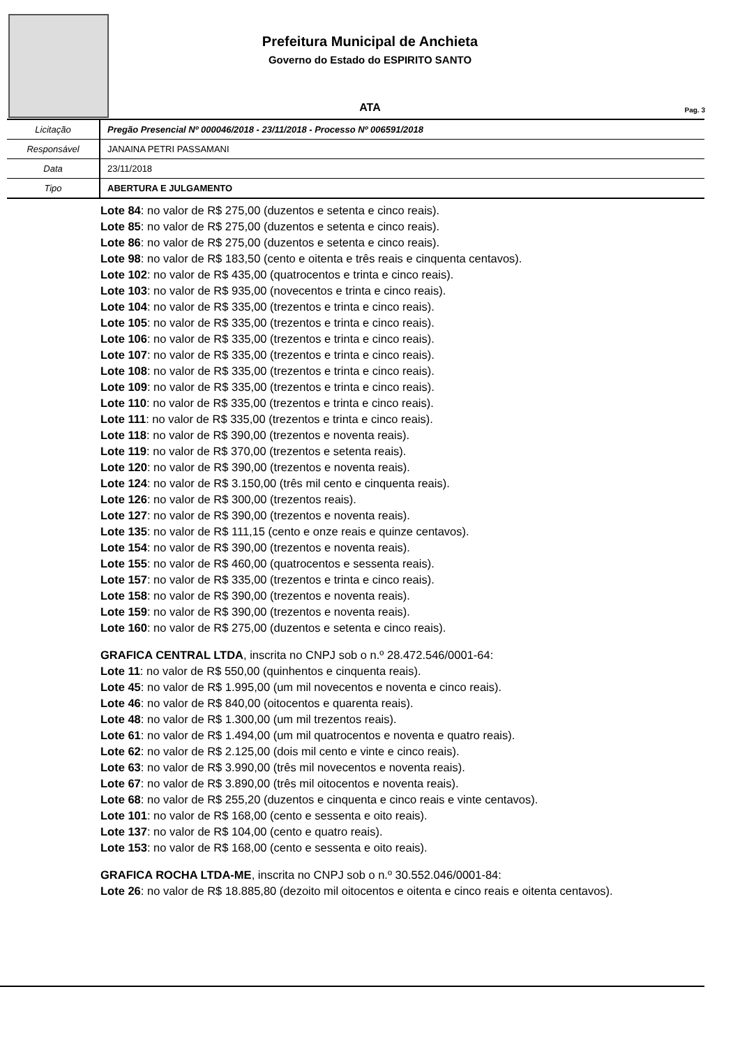Prefeitura Municipal de Anchieta
Governo do Estado do ESPIRITO SANTO
ATA Pag. 3
| Licitação | Pregão Presencial Nº 000046/2018 - 23/11/2018 - Processo Nº 006591/2018 |
| Responsável | JANAINA PETRI PASSAMANI |
| Data | 23/11/2018 |
| Tipo | ABERTURA E JULGAMENTO |
Lote 84: no valor de R$ 275,00 (duzentos e setenta e cinco reais).
Lote 85: no valor de R$ 275,00 (duzentos e setenta e cinco reais).
Lote 86: no valor de R$ 275,00 (duzentos e setenta e cinco reais).
Lote 98: no valor de R$ 183,50 (cento e oitenta e três reais e cinquenta centavos).
Lote 102: no valor de R$ 435,00 (quatrocentos e trinta e cinco reais).
Lote 103: no valor de R$ 935,00 (novecentos e trinta e cinco reais).
Lote 104: no valor de R$ 335,00 (trezentos e trinta e cinco reais).
Lote 105: no valor de R$ 335,00 (trezentos e trinta e cinco reais).
Lote 106: no valor de R$ 335,00 (trezentos e trinta e cinco reais).
Lote 107: no valor de R$ 335,00 (trezentos e trinta e cinco reais).
Lote 108: no valor de R$ 335,00 (trezentos e trinta e cinco reais).
Lote 109: no valor de R$ 335,00 (trezentos e trinta e cinco reais).
Lote 110: no valor de R$ 335,00 (trezentos e trinta e cinco reais).
Lote 111: no valor de R$ 335,00 (trezentos e trinta e cinco reais).
Lote 118: no valor de R$ 390,00 (trezentos e noventa reais).
Lote 119: no valor de R$ 370,00 (trezentos e setenta reais).
Lote 120: no valor de R$ 390,00 (trezentos e noventa reais).
Lote 124: no valor de R$ 3.150,00 (três mil cento e cinquenta reais).
Lote 126: no valor de R$ 300,00 (trezentos reais).
Lote 127: no valor de R$ 390,00 (trezentos e noventa reais).
Lote 135: no valor de R$ 111,15 (cento e onze reais e quinze centavos).
Lote 154: no valor de R$ 390,00 (trezentos e noventa reais).
Lote 155: no valor de R$ 460,00 (quatrocentos e sessenta reais).
Lote 157: no valor de R$ 335,00 (trezentos e trinta e cinco reais).
Lote 158: no valor de R$ 390,00 (trezentos e noventa reais).
Lote 159: no valor de R$ 390,00 (trezentos e noventa reais).
Lote 160: no valor de R$ 275,00 (duzentos e setenta e cinco reais).
GRAFICA CENTRAL LTDA, inscrita no CNPJ sob o n.º 28.472.546/0001-64:
Lote 11: no valor de R$ 550,00 (quinhentos e cinquenta reais).
Lote 45: no valor de R$ 1.995,00 (um mil novecentos e noventa e cinco reais).
Lote 46: no valor de R$ 840,00 (oitocentos e quarenta reais).
Lote 48: no valor de R$ 1.300,00 (um mil trezentos reais).
Lote 61: no valor de R$ 1.494,00 (um mil quatrocentos e noventa e quatro reais).
Lote 62: no valor de R$ 2.125,00 (dois mil cento e vinte e cinco reais).
Lote 63: no valor de R$ 3.990,00 (três mil novecentos e noventa reais).
Lote 67: no valor de R$ 3.890,00 (três mil oitocentos e noventa reais).
Lote 68: no valor de R$ 255,20 (duzentos e cinquenta e cinco reais e vinte centavos).
Lote 101: no valor de R$ 168,00 (cento e sessenta e oito reais).
Lote 137: no valor de R$ 104,00 (cento e quatro reais).
Lote 153: no valor de R$ 168,00 (cento e sessenta e oito reais).
GRAFICA ROCHA LTDA-ME, inscrita no CNPJ sob o n.º 30.552.046/0001-84:
Lote 26: no valor de R$ 18.885,80 (dezoito mil oitocentos e oitenta e cinco reais e oitenta centavos).